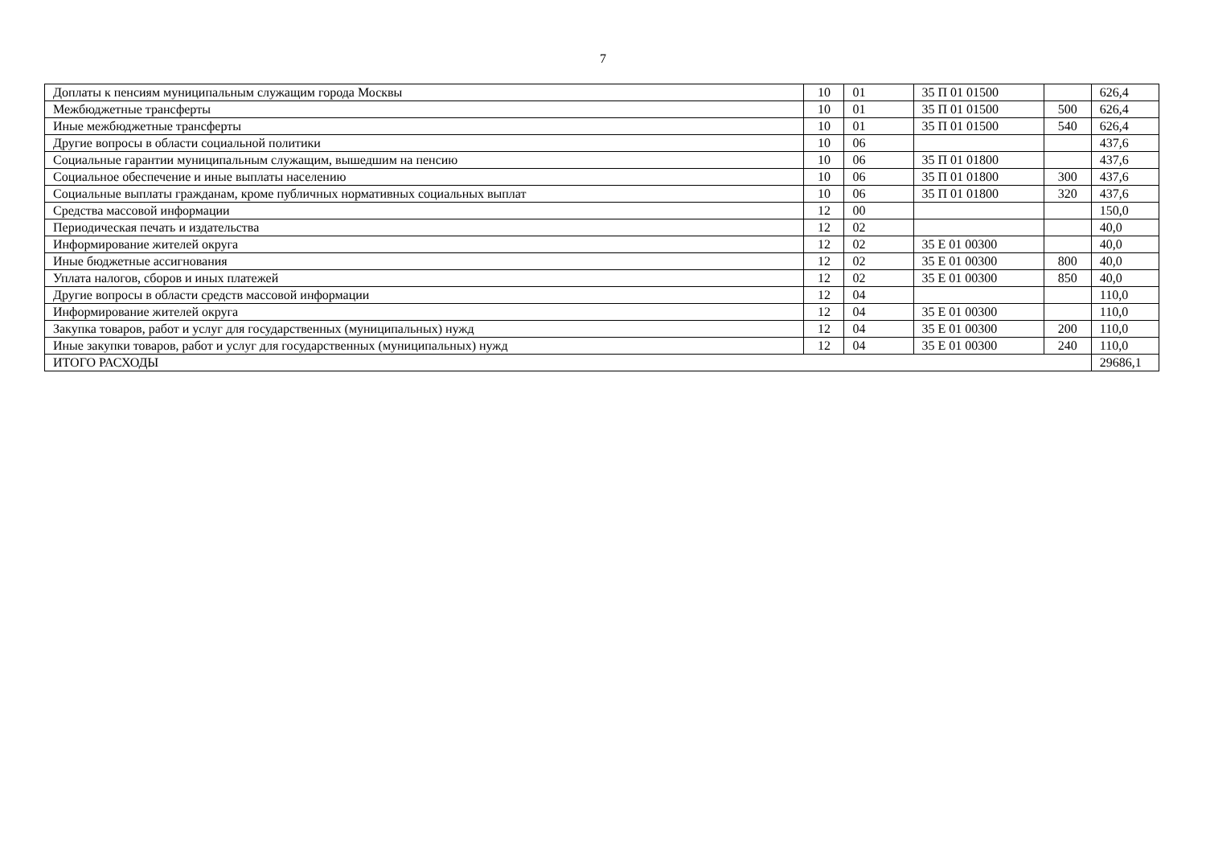7
| Доплаты к пенсиям муниципальным служащим города Москвы | 10 | 01 | 35 П 01 01500 | | 626,4 |
| Межбюджетные трансферты | 10 | 01 | 35 П 01 01500 | 500 | 626,4 |
| Иные межбюджетные трансферты | 10 | 01 | 35 П 01 01500 | 540 | 626,4 |
| Другие вопросы в области социальной политики | 10 | 06 | | | 437,6 |
| Социальные гарантии муниципальным служащим, вышедшим на пенсию | 10 | 06 | 35 П 01 01800 | | 437,6 |
| Социальное обеспечение и иные выплаты населению | 10 | 06 | 35 П 01 01800 | 300 | 437,6 |
| Социальные выплаты гражданам, кроме публичных нормативных социальных выплат | 10 | 06 | 35 П 01 01800 | 320 | 437,6 |
| Средства массовой информации | 12 | 00 | | | 150,0 |
| Периодическая печать и издательства | 12 | 02 | | | 40,0 |
| Информирование жителей округа | 12 | 02 | 35 Е 01 00300 | | 40,0 |
| Иные бюджетные ассигнования | 12 | 02 | 35 Е 01 00300 | 800 | 40,0 |
| Уплата налогов, сборов и иных платежей | 12 | 02 | 35 Е 01 00300 | 850 | 40,0 |
| Другие вопросы в области средств массовой информации | 12 | 04 | | | 110,0 |
| Информирование жителей округа | 12 | 04 | 35 Е 01 00300 | | 110,0 |
| Закупка товаров, работ и услуг для государственных (муниципальных) нужд | 12 | 04 | 35 Е 01 00300 | 200 | 110,0 |
| Иные закупки товаров, работ и услуг для государственных (муниципальных) нужд | 12 | 04 | 35 Е 01 00300 | 240 | 110,0 |
| ИТОГО РАСХОДЫ | | | | | 29686,1 |